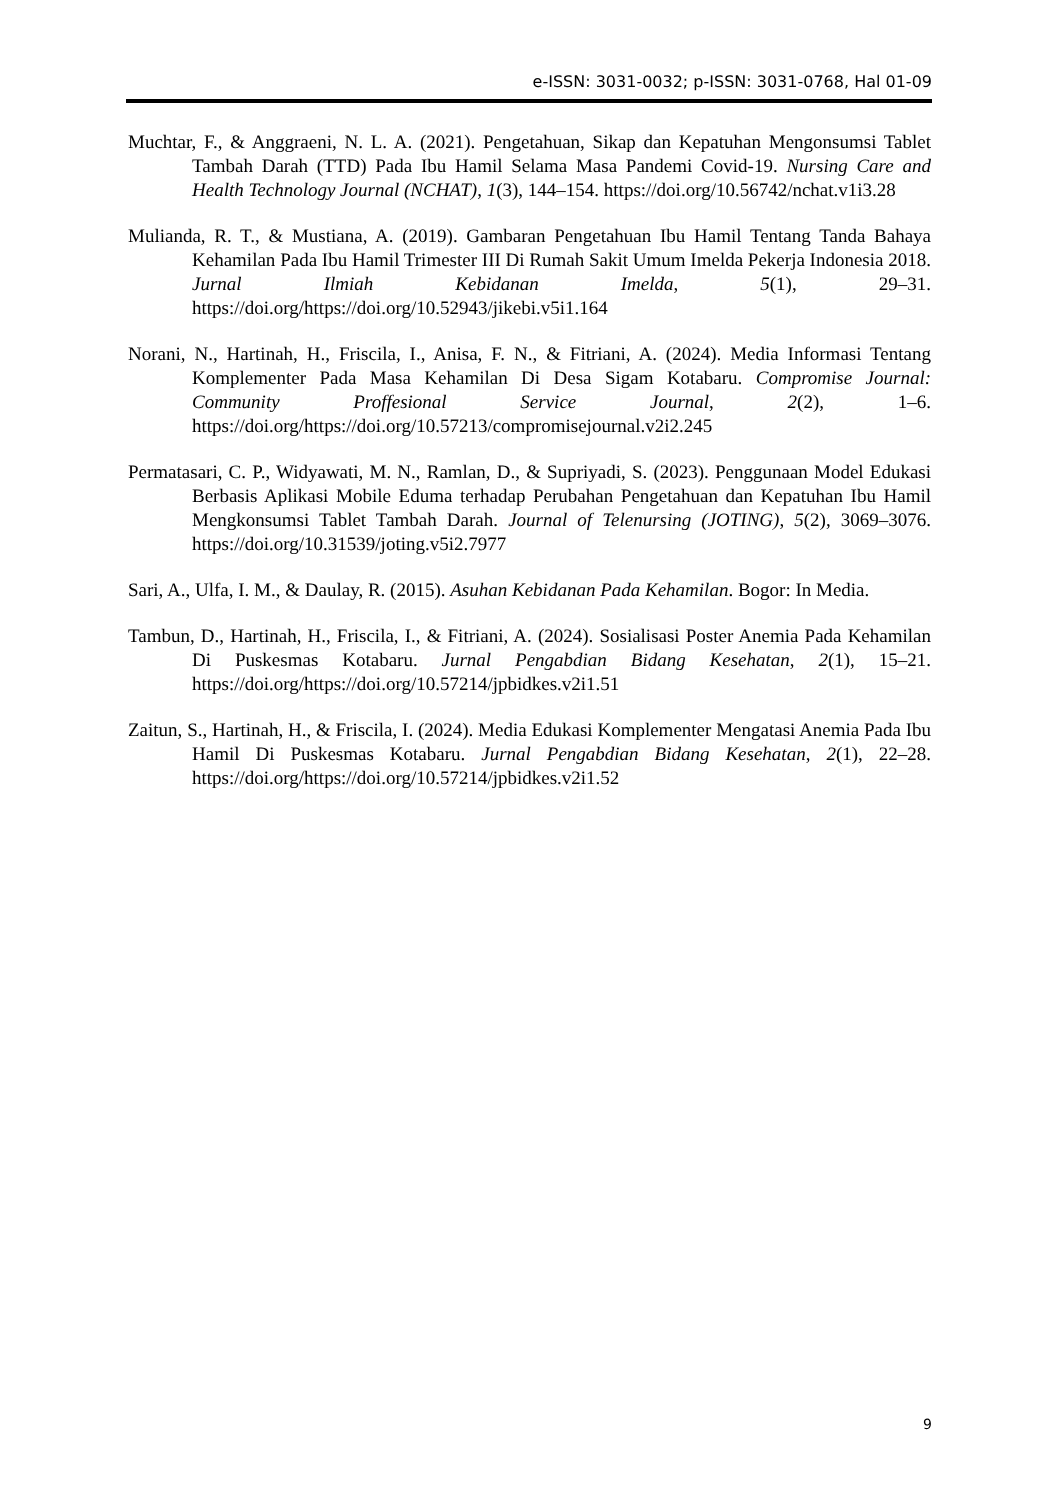e-ISSN: 3031-0032; p-ISSN: 3031-0768, Hal 01-09
Muchtar, F., & Anggraeni, N. L. A. (2021). Pengetahuan, Sikap dan Kepatuhan Mengonsumsi Tablet Tambah Darah (TTD) Pada Ibu Hamil Selama Masa Pandemi Covid-19. Nursing Care and Health Technology Journal (NCHAT), 1(3), 144–154. https://doi.org/10.56742/nchat.v1i3.28
Mulianda, R. T., & Mustiana, A. (2019). Gambaran Pengetahuan Ibu Hamil Tentang Tanda Bahaya Kehamilan Pada Ibu Hamil Trimester III Di Rumah Sakit Umum Imelda Pekerja Indonesia 2018. Jurnal Ilmiah Kebidanan Imelda, 5(1), 29–31. https://doi.org/https://doi.org/10.52943/jikebi.v5i1.164
Norani, N., Hartinah, H., Friscila, I., Anisa, F. N., & Fitriani, A. (2024). Media Informasi Tentang Komplementer Pada Masa Kehamilan Di Desa Sigam Kotabaru. Compromise Journal: Community Proffesional Service Journal, 2(2), 1–6. https://doi.org/https://doi.org/10.57213/compromisejournal.v2i2.245
Permatasari, C. P., Widyawati, M. N., Ramlan, D., & Supriyadi, S. (2023). Penggunaan Model Edukasi Berbasis Aplikasi Mobile Eduma terhadap Perubahan Pengetahuan dan Kepatuhan Ibu Hamil Mengkonsumsi Tablet Tambah Darah. Journal of Telenursing (JOTING), 5(2), 3069–3076. https://doi.org/10.31539/joting.v5i2.7977
Sari, A., Ulfa, I. M., & Daulay, R. (2015). Asuhan Kebidanan Pada Kehamilan. Bogor: In Media.
Tambun, D., Hartinah, H., Friscila, I., & Fitriani, A. (2024). Sosialisasi Poster Anemia Pada Kehamilan Di Puskesmas Kotabaru. Jurnal Pengabdian Bidang Kesehatan, 2(1), 15–21. https://doi.org/https://doi.org/10.57214/jpbidkes.v2i1.51
Zaitun, S., Hartinah, H., & Friscila, I. (2024). Media Edukasi Komplementer Mengatasi Anemia Pada Ibu Hamil Di Puskesmas Kotabaru. Jurnal Pengabdian Bidang Kesehatan, 2(1), 22–28. https://doi.org/https://doi.org/10.57214/jpbidkes.v2i1.52
9